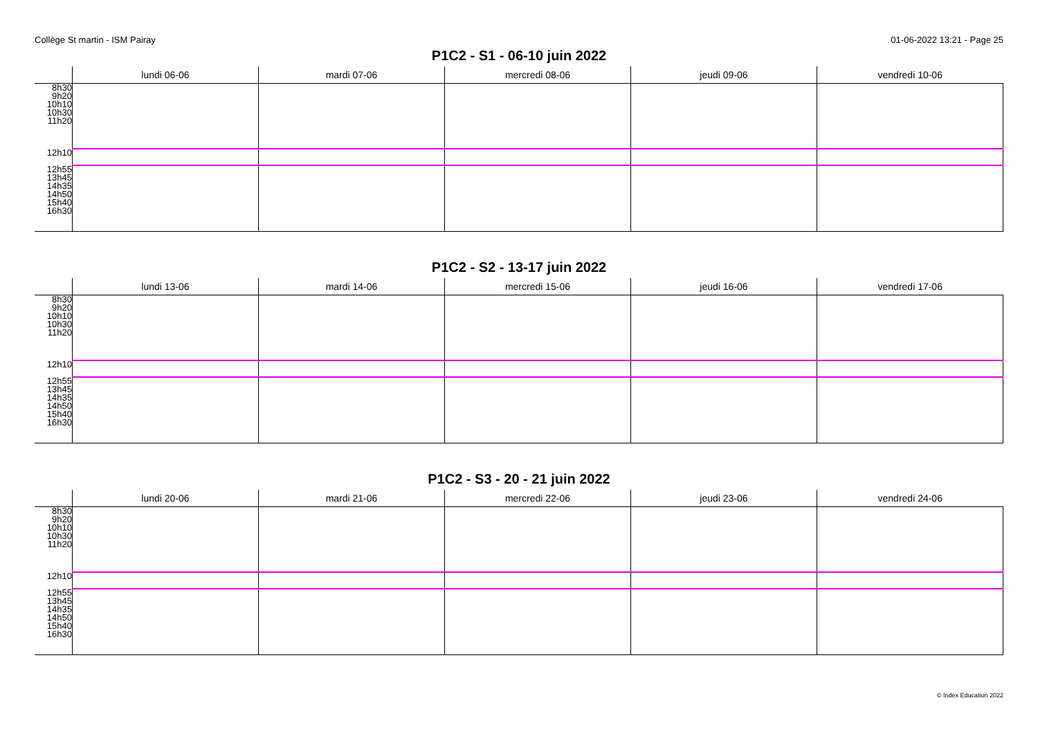Collège St martin - ISM Pairay 01-06-2022 13:21 - Page 25
P1C2 - S1 - 06-10 juin 2022
| | lundi 06-06 | mardi 07-06 | mercredi 08-06 | jeudi 09-06 | vendredi 10-06 |
| --- | --- | --- | --- | --- | --- |
| 8h30 9h20 10h10 10h30 11h20 | | | | | |
| 12h10 | | | | | |
| 12h55 13h45 14h35 14h50 15h40 16h30 | | | | | |
P1C2 - S2 - 13-17 juin 2022
| | lundi 13-06 | mardi 14-06 | mercredi 15-06 | jeudi 16-06 | vendredi 17-06 |
| --- | --- | --- | --- | --- | --- |
| 8h30 9h20 10h10 10h30 11h20 | | | | | |
| 12h10 | | | | | |
| 12h55 13h45 14h35 14h50 15h40 16h30 | | | | | |
P1C2 - S3 - 20 - 21 juin 2022
| | lundi 20-06 | mardi 21-06 | mercredi 22-06 | jeudi 23-06 | vendredi 24-06 |
| --- | --- | --- | --- | --- | --- |
| 8h30 9h20 10h10 10h30 11h20 | | | | | |
| 12h10 | | | | | |
| 12h55 13h45 14h35 14h50 15h40 16h30 | | | | | |
© Index Education 2022